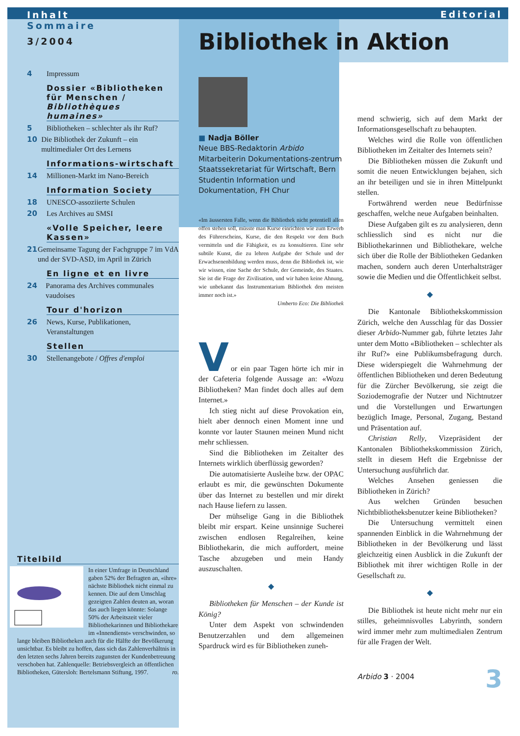Inhalt
Sommaire
3/2004
4 Impressum
Dossier «Bibliotheken für Menschen / Bibliothèques humaines»
5 Bibliotheken – schlechter als ihr Ruf?
10 Die Bibliothek der Zukunft – ein multimedialer Ort des Lernens
Informations-wirtschaft
14 Millionen-Markt im Nano-Bereich
Information Society
18 UNESCO-assoziierte Schulen
20 Les Archives au SMSI
«Volle Speicher, leere Kassen»
21 Gemeinsame Tagung der Fachgruppe 7 im VdA und der SVD-ASD, im April in Zürich
En ligne et en livre
24 Panorama des Archives communales vaudoises
Tour d'horizon
26 News, Kurse, Publikationen, Veranstaltungen
Stellen
30 Stellenangebote / Offres d'emploi
Titelbild
In einer Umfrage in Deutschland gaben 52% der Befragten an, «ihre» nächste Bibliothek nicht einmal zu kennen. Die auf dem Umschlag gezeigten Zahlen deuten an, woran das auch liegen könnte: Solange 50% der Arbeitszeit vieler Bibliothekarinnen und Bibliothekare im «Innendienst» verschwinden, so lange bleiben Bibliotheken auch für die Hälfte der Bevölkerung unsichtbar. Es bleibt zu hoffen, dass sich das Zahlenverhältnis in den letzten sechs Jahren bereits zugunsten der Kundenbetreuung verschoben hat. Zahlenquelle: Betriebsvergleich an öffentlichen Bibliotheken, Gütersloh: Bertelsmann Stiftung, 1997. ro.
Bibliothek in Aktion
■ Nadja Böller
Neue BBS-Redaktorin Arbido
Mitarbeiterin Dokumentations-zentrum Staatssekretariat für Wirtschaft, Bern
Studentin Information und Dokumentation, FH Chur
«Im äussersten Falle, wenn die Bibliothek nicht potentiell allen offen stehen soll, müsste man Kurse einrichten wie zum Erwerb des Führerscheins, Kurse, die den Respekt vor dem Buch vermitteln und die Fähigkeit, es zu konsultieren. Eine sehr subtile Kunst, die zu lehren Aufgabe der Schule und der Erwachsenenbildung werden muss, denn die Bibliothek ist, wie wir wissen, eine Sache der Schule, der Gemeinde, des Staates. Sie ist die Frage der Zivilisation, und wir haben keine Ahnung, wie unbekannt das Instrumentarium Bibliothek den meisten immer noch ist.»
Umberto Eco: Die Bibliothek
V
or ein paar Tagen hörte ich mir in der Cafeteria folgende Aussage an: «Wozu Bibliotheken? Man findet doch alles auf dem Internet.»
Ich stieg nicht auf diese Provokation ein, hielt aber dennoch einen Moment inne und konnte vor lauter Staunen meinen Mund nicht mehr schliessen.
Sind die Bibliotheken im Zeitalter des Internets wirklich überflüssig geworden?
Die automatisierte Ausleihe bzw. der OPAC erlaubt es mir, die gewünschten Dokumente über das Internet zu bestellen und mir direkt nach Hause liefern zu lassen.
Der mühselige Gang in die Bibliothek bleibt mir erspart. Keine unsinnige Sucherei zwischen endlosen Regalreihen, keine Bibliothekarin, die mich auffordert, meine Tasche abzugeben und mein Handy auszuschalten.
◆
Bibliotheken für Menschen – der Kunde ist König?
Unter dem Aspekt von schwindenden Benutzerzahlen und dem allgemeinen Spardruck wird es für Bibliotheken zuneh-
Editorial
mend schwierig, sich auf dem Markt der Informationsgesellschaft zu behaupten.
Welches wird die Rolle von öffentlichen Bibliotheken im Zeitalter des Internets sein?
Die Bibliotheken müssen die Zukunft und somit die neuen Entwicklungen bejahen, sich an ihr beteiligen und sie in ihren Mittelpunkt stellen.
Fortwährend werden neue Bedürfnisse geschaffen, welche neue Aufgaben beinhalten.
Diese Aufgaben gilt es zu analysieren, denn schliesslich sind es nicht nur die Bibliothekarinnen und Bibliothekare, welche sich über die Rolle der Bibliotheken Gedanken machen, sondern auch deren Unterhaltsträger sowie die Medien und die Öffentlichkeit selbst.
◆
Die Kantonale Bibliothekskommission Zürich, welche den Ausschlag für das Dossier dieser Arbido-Nummer gab, führte letztes Jahr unter dem Motto «Bibliotheken – schlechter als ihr Ruf?» eine Publikumsbefragung durch. Diese widerspiegelt die Wahrnehmung der öffentlichen Bibliotheken und deren Bedeutung für die Zürcher Bevölkerung, sie zeigt die Soziodemografie der Nutzer und Nichtnutzer und die Vorstellungen und Erwartungen bezüglich Image, Personal, Zugang, Bestand und Präsentation auf.
Christian Relly, Vizepräsident der Kantonalen Bibliothekskommission Zürich, stellt in diesem Heft die Ergebnisse der Untersuchung ausführlich dar.
Welches Ansehen geniessen die Bibliotheken in Zürich?
Aus welchen Gründen besuchen Nichtbibliotheksbenutzer keine Bibliotheken?
Die Untersuchung vermittelt einen spannenden Einblick in die Wahrnehmung der Bibliotheken in der Bevölkerung und lässt gleichzeitig einen Ausblick in die Zukunft der Bibliothek mit ihrer wichtigen Rolle in der Gesellschaft zu.
◆
Die Bibliothek ist heute nicht mehr nur ein stilles, geheimnisvolles Labyrinth, sondern wird immer mehr zum multimedialen Zentrum für alle Fragen der Welt.
Arbido 3 · 2004 3